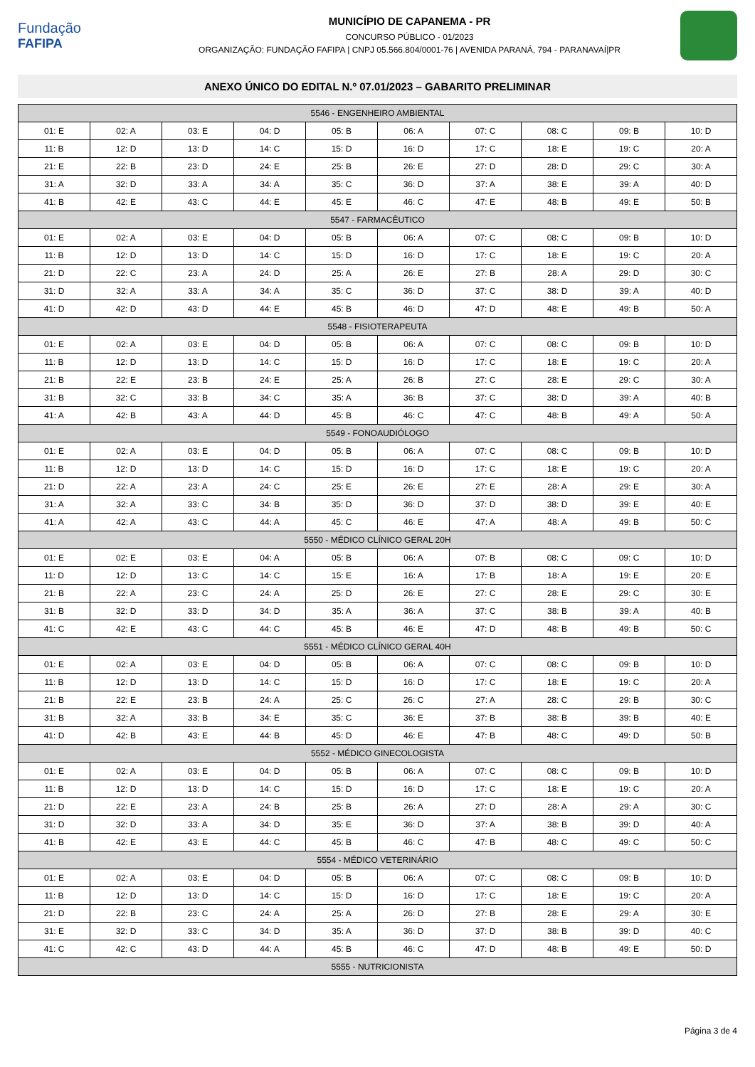Fundação
FAFIPA
MUNICÍPIO DE CAPANEMA - PR
CONCURSO PÚBLICO - 01/2023
ORGANIZAÇÃO: FUNDAÇÃO FAFIPA | CNPJ 05.566.804/0001-76 | AVENIDA PARANÁ, 794 - PARANAVAÍ|PR
ANEXO ÚNICO DO EDITAL N.º 07.01/2023 – GABARITO PRELIMINAR
| 5546 - ENGENHEIRO AMBIENTAL | | | | | | | | | |
| --- | --- | --- | --- | --- | --- | --- | --- | --- | --- |
| 01: E | 02: A | 03: E | 04: D | 05: B | 06: A | 07: C | 08: C | 09: B | 10: D |
| 11: B | 12: D | 13: D | 14: C | 15: D | 16: D | 17: C | 18: E | 19: C | 20: A |
| 21: E | 22: B | 23: D | 24: E | 25: B | 26: E | 27: D | 28: D | 29: C | 30: A |
| 31: A | 32: D | 33: A | 34: A | 35: C | 36: D | 37: A | 38: E | 39: A | 40: D |
| 41: B | 42: E | 43: C | 44: E | 45: E | 46: C | 47: E | 48: B | 49: E | 50: B |
| 5547 - FARMACÊUTICO | | | | | | | | | |
| 01: E | 02: A | 03: E | 04: D | 05: B | 06: A | 07: C | 08: C | 09: B | 10: D |
| 11: B | 12: D | 13: D | 14: C | 15: D | 16: D | 17: C | 18: E | 19: C | 20: A |
| 21: D | 22: C | 23: A | 24: D | 25: A | 26: E | 27: B | 28: A | 29: D | 30: C |
| 31: D | 32: A | 33: A | 34: A | 35: C | 36: D | 37: C | 38: D | 39: A | 40: D |
| 41: D | 42: D | 43: D | 44: E | 45: B | 46: D | 47: D | 48: E | 49: B | 50: A |
| 5548 - FISIOTERAPEUTA | | | | | | | | | |
| 01: E | 02: A | 03: E | 04: D | 05: B | 06: A | 07: C | 08: C | 09: B | 10: D |
| 11: B | 12: D | 13: D | 14: C | 15: D | 16: D | 17: C | 18: E | 19: C | 20: A |
| 21: B | 22: E | 23: B | 24: E | 25: A | 26: B | 27: C | 28: E | 29: C | 30: A |
| 31: B | 32: C | 33: B | 34: C | 35: A | 36: B | 37: C | 38: D | 39: A | 40: B |
| 41: A | 42: B | 43: A | 44: D | 45: B | 46: C | 47: C | 48: B | 49: A | 50: A |
| 5549 - FONOAUDIÓLOGO | | | | | | | | | |
| 01: E | 02: A | 03: E | 04: D | 05: B | 06: A | 07: C | 08: C | 09: B | 10: D |
| 11: B | 12: D | 13: D | 14: C | 15: D | 16: D | 17: C | 18: E | 19: C | 20: A |
| 21: D | 22: A | 23: A | 24: C | 25: E | 26: E | 27: E | 28: A | 29: E | 30: A |
| 31: A | 32: A | 33: C | 34: B | 35: D | 36: D | 37: D | 38: D | 39: E | 40: E |
| 41: A | 42: A | 43: C | 44: A | 45: C | 46: E | 47: A | 48: A | 49: B | 50: C |
| 5550 - MÉDICO CLÍNICO GERAL 20H | | | | | | | | | |
| 01: E | 02: E | 03: E | 04: A | 05: B | 06: A | 07: B | 08: C | 09: C | 10: D |
| 11: D | 12: D | 13: C | 14: C | 15: E | 16: A | 17: B | 18: A | 19: E | 20: E |
| 21: B | 22: A | 23: C | 24: A | 25: D | 26: E | 27: C | 28: E | 29: C | 30: E |
| 31: B | 32: D | 33: D | 34: D | 35: A | 36: A | 37: C | 38: B | 39: A | 40: B |
| 41: C | 42: E | 43: C | 44: C | 45: B | 46: E | 47: D | 48: B | 49: B | 50: C |
| 5551 - MÉDICO CLÍNICO GERAL 40H | | | | | | | | | |
| 01: E | 02: A | 03: E | 04: D | 05: B | 06: A | 07: C | 08: C | 09: B | 10: D |
| 11: B | 12: D | 13: D | 14: C | 15: D | 16: D | 17: C | 18: E | 19: C | 20: A |
| 21: B | 22: E | 23: B | 24: A | 25: C | 26: C | 27: A | 28: C | 29: B | 30: C |
| 31: B | 32: A | 33: B | 34: E | 35: C | 36: E | 37: B | 38: B | 39: B | 40: E |
| 41: D | 42: B | 43: E | 44: B | 45: D | 46: E | 47: B | 48: C | 49: D | 50: B |
| 5552 - MÉDICO GINECOLOGISTA | | | | | | | | | |
| 01: E | 02: A | 03: E | 04: D | 05: B | 06: A | 07: C | 08: C | 09: B | 10: D |
| 11: B | 12: D | 13: D | 14: C | 15: D | 16: D | 17: C | 18: E | 19: C | 20: A |
| 21: D | 22: E | 23: A | 24: B | 25: B | 26: A | 27: D | 28: A | 29: A | 30: C |
| 31: D | 32: D | 33: A | 34: D | 35: E | 36: D | 37: A | 38: B | 39: D | 40: A |
| 41: B | 42: E | 43: E | 44: C | 45: B | 46: C | 47: B | 48: C | 49: C | 50: C |
| 5554 - MÉDICO VETERINÁRIO | | | | | | | | | |
| 01: E | 02: A | 03: E | 04: D | 05: B | 06: A | 07: C | 08: C | 09: B | 10: D |
| 11: B | 12: D | 13: D | 14: C | 15: D | 16: D | 17: C | 18: E | 19: C | 20: A |
| 21: D | 22: B | 23: C | 24: A | 25: A | 26: D | 27: B | 28: E | 29: A | 30: E |
| 31: E | 32: D | 33: C | 34: D | 35: A | 36: D | 37: D | 38: B | 39: D | 40: C |
| 41: C | 42: C | 43: D | 44: A | 45: B | 46: C | 47: D | 48: B | 49: E | 50: D |
| 5555 - NUTRICIONISTA | | | | | | | | | |
Página 3 de 4